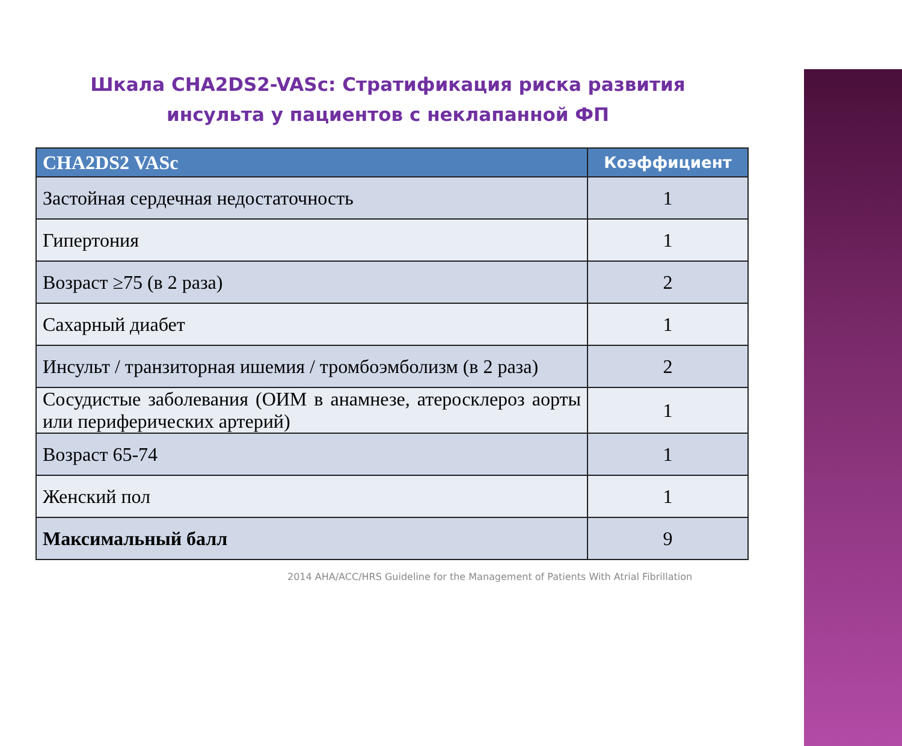Шкала CHA2DS2-VASc: Стратификация риска развития
инсульта у пациентов с неклапанной ФП
| CHA2DS2 VASc | Коэффициент |
| --- | --- |
| Застойная сердечная недостаточность | 1 |
| Гипертония | 1 |
| Возраст ≥75 (в 2 раза) | 2 |
| Сахарный диабет | 1 |
| Инсульт / транзиторная ишемия / тромбоэмболизм (в 2 раза) | 2 |
| Сосудистые заболевания (ОИМ в анамнезе, атеросклероз аорты или периферических артерий) | 1 |
| Возраст 65-74 | 1 |
| Женский пол | 1 |
| Максимальный балл | 9 |
2014 AHA/ACC/HRS Guideline for the Management of Patients With Atrial Fibrillation